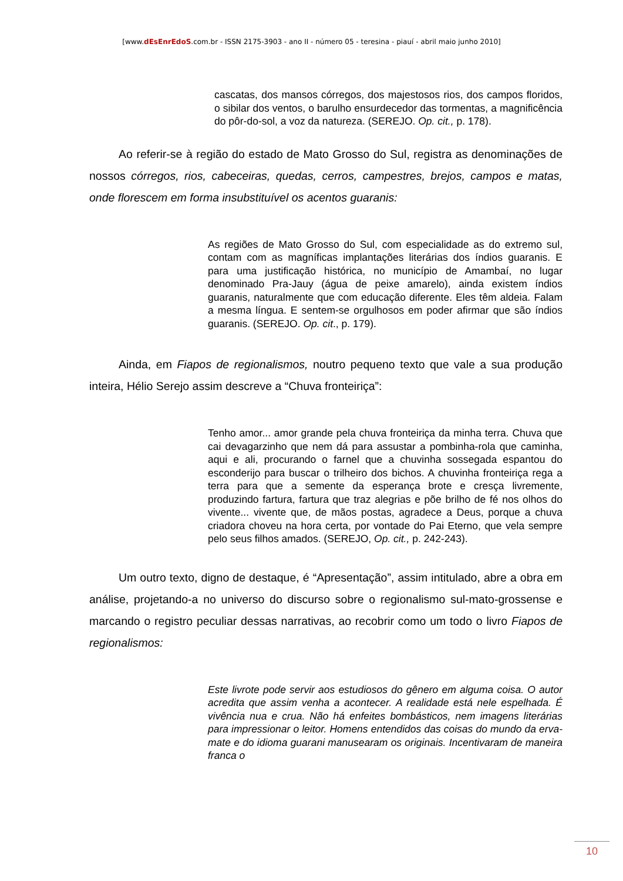[www.dEsEnrEdoS.com.br - ISSN 2175-3903 - ano II - número 05 - teresina - piauí - abril maio junho 2010]
cascatas, dos mansos córregos, dos majestosos rios, dos campos floridos, o sibilar dos ventos, o barulho ensurdecedor das tormentas, a magnificência do pôr-do-sol, a voz da natureza. (SEREJO. Op. cit., p. 178).
Ao referir-se à região do estado de Mato Grosso do Sul, registra as denominações de nossos córregos, rios, cabeceiras, quedas, cerros, campestres, brejos, campos e matas, onde florescem em forma insubstituível os acentos guaranis:
As regiões de Mato Grosso do Sul, com especialidade as do extremo sul, contam com as magníficas implantações literárias dos índios guaranis. E para uma justificação histórica, no município de Amambaí, no lugar denominado Pra-Jauy (água de peixe amarelo), ainda existem índios guaranis, naturalmente que com educação diferente. Eles têm aldeia. Falam a mesma língua. E sentem-se orgulhosos em poder afirmar que são índios guaranis. (SEREJO. Op. cit., p. 179).
Ainda, em Fiapos de regionalismos, noutro pequeno texto que vale a sua produção inteira, Hélio Serejo assim descreve a “Chuva fronteiriça”:
Tenho amor... amor grande pela chuva fronteiriça da minha terra. Chuva que cai devagarzinho que nem dá para assustar a pombinha-rola que caminha, aqui e ali, procurando o farnel que a chuvinha sossegada espantou do esconderijo para buscar o trilheiro dos bichos. A chuvinha fronteiriça rega a terra para que a semente da esperança brote e cresça livremente, produzindo fartura, fartura que traz alegrias e põe brilho de fé nos olhos do vivente... vivente que, de mãos postas, agradece a Deus, porque a chuva criadora choveu na hora certa, por vontade do Pai Eterno, que vela sempre pelo seus filhos amados. (SEREJO, Op. cit., p. 242-243).
Um outro texto, digno de destaque, é “Apresentação”, assim intitulado, abre a obra em análise, projetando-a no universo do discurso sobre o regionalismo sul-mato-grossense e marcando o registro peculiar dessas narrativas, ao recobrir como um todo o livro Fiapos de regionalismos:
Este livrote pode servir aos estudiosos do gênero em alguma coisa. O autor acredita que assim venha a acontecer. A realidade está nele espelhada. É vivência nua e crua. Não há enfeites bombásticos, nem imagens literárias para impressionar o leitor. Homens entendidos das coisas do mundo da erva-mate e do idioma guarani manusearam os originais. Incentivaram de maneira franca o
10